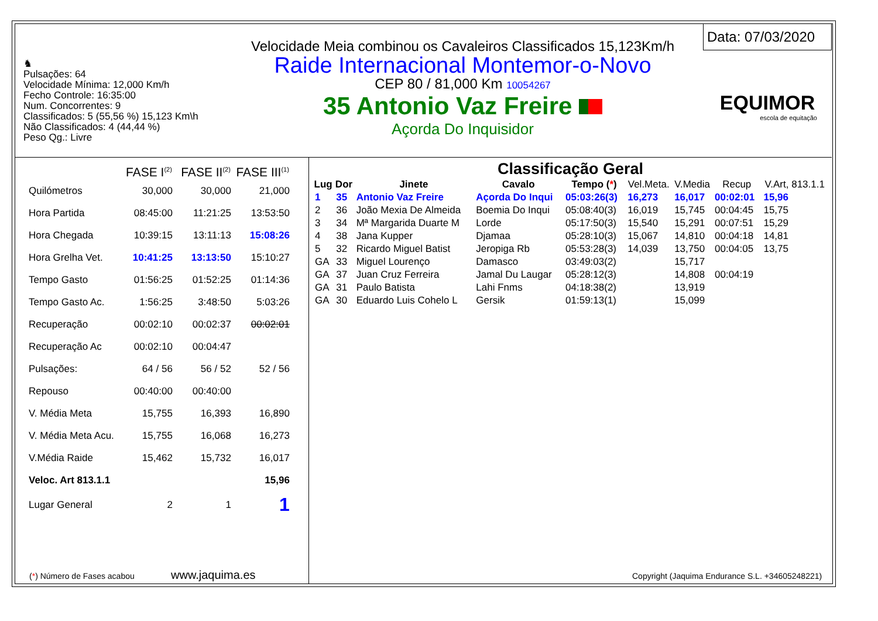♞
Pulsações: 64
Velocidade Mínima: 12,000 Km/h
Fecho Controle: 16:35:00
Num. Concorrentes: 9
Classificados: 5 (55,56 %) 15,123 Km\h
Não Classificados: 4 (44,44 %)
Peso Qg.: Livre
Velocidade Meia combinou os Cavaleiros Classificados 15,123Km/h
Raide Internacional Montemor-o-Novo
CEP 80 / 81,000 Km 10054267
35 Antonio Vaz Freire
Açorda Do Inquisidor
Data: 07/03/2020
EQUIMOR
escola de equitação
| | FASE I<sup>(2)</sup> | FASE II<sup>(2)</sup> | FASE III<sup>(1)</sup> |
| --- | --- | --- | --- |
| Quilómetros | 30,000 | 30,000 | 21,000 |
| Hora Partida | 08:45:00 | 11:21:25 | 13:53:50 |
| Hora Chegada | 10:39:15 | 13:11:13 | 15:08:26 |
| Hora Grelha Vet. | 10:41:25 | 13:13:50 | 15:10:27 |
| Tempo Gasto | 01:56:25 | 01:52:25 | 01:14:36 |
| Tempo Gasto Ac. | 1:56:25 | 3:48:50 | 5:03:26 |
| Recuperação | 00:02:10 | 00:02:37 | 00:02:01 |
| Recuperação Ac | 00:02:10 | 00:04:47 | |
| Pulsações: | 64 / 56 | 56 / 52 | 52 / 56 |
| Repouso | 00:40:00 | 00:40:00 | |
| V. Média Meta | 15,755 | 16,393 | 16,890 |
| V. Média Meta Acu. | 15,755 | 16,068 | 16,273 |
| V.Média Raide | 15,462 | 15,732 | 16,017 |
| Veloc. Art 813.1.1 | | | 15,96 |
| Lugar General | 2 | 1 | 1 |
Classificação Geral
| Lug | Dor | Jinete | Cavalo | Tempo ( * ) | Vel.Meta. | V.Media | Recup | V.Art, 813.1.1 |
| --- | --- | --- | --- | --- | --- | --- | --- | --- |
| 1 | 35 | Antonio Vaz Freire | Açorda Do Inqui | 05:03:26(3) | 16,273 | 16,017 | 00:02:01 | 15,96 |
| 2 | 36 | João Mexia De Almeida | Boemia Do Inqui | 05:08:40(3) | 16,019 | 15,745 | 00:04:45 | 15,75 |
| 3 | 34 | Mª Margarida Duarte M | Lorde | 05:17:50(3) | 15,540 | 15,291 | 00:07:51 | 15,29 |
| 4 | 38 | Jana Kupper | Djamaa | 05:28:10(3) | 15,067 | 14,810 | 00:04:18 | 14,81 |
| 5 | 32 | Ricardo Miguel Batist | Jeropiga Rb | 05:53:28(3) | 14,039 | 13,750 | 00:04:05 | 13,75 |
| GA | 33 | Miguel Lourenço | Damasco | 03:49:03(2) | | 15,717 | | |
| GA | 37 | Juan Cruz Ferreira | Jamal Du Laugar | 05:28:12(3) | | 14,808 | 00:04:19 | |
| GA | 31 | Paulo Batista | Lahi Fnms | 04:18:38(2) | | 13,919 | | |
| GA | 30 | Eduardo Luis Cohelo L | Gersik | 01:59:13(1) | | 15,099 | | |
(*) Número de Fases acabou www.jaquima.es
Copyright (Jaquima Endurance S.L. +34605248221)